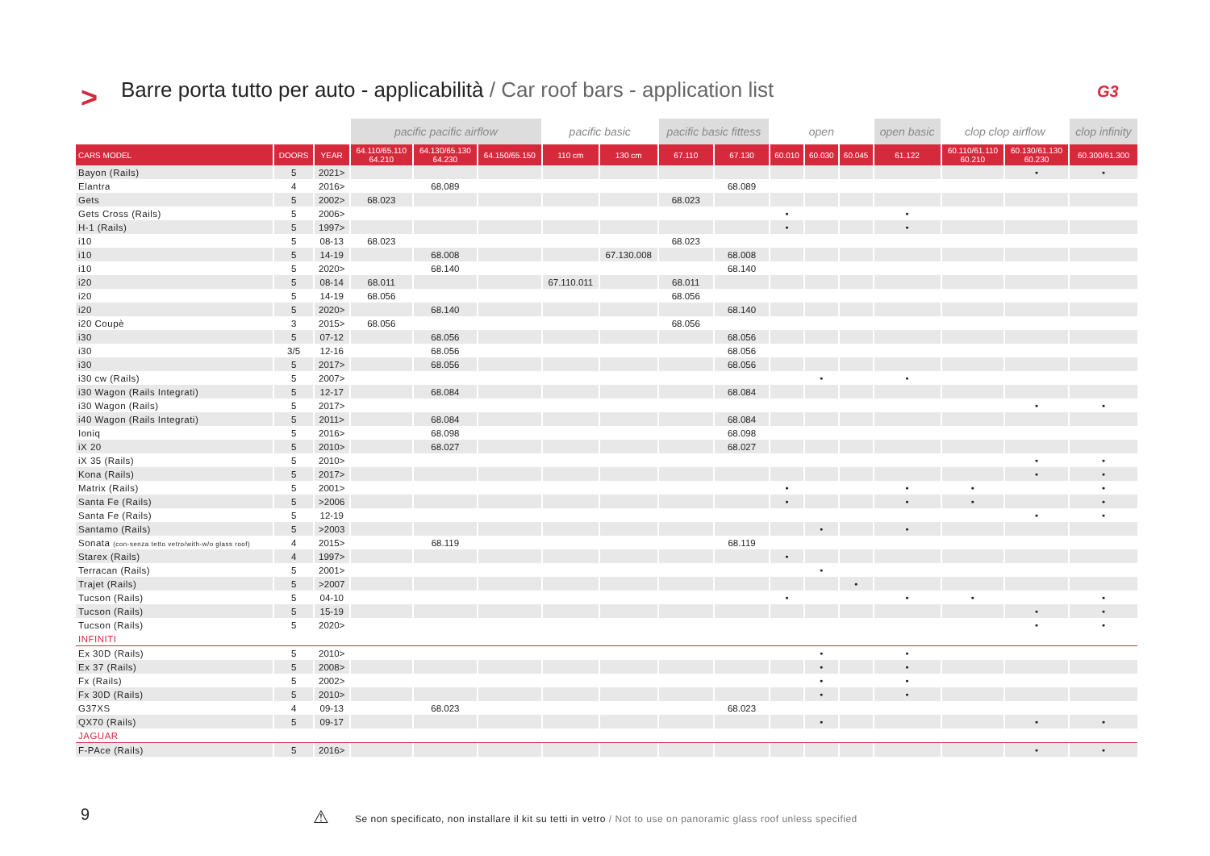>
Barre porta tutto per auto - applicabilità / Car roof bars - application list
G3
| | | | pacific pacific airflow | | | pacific basic | | pacific basic fittess | | open | | | open basic | clop clop airflow | | clop infinity |
| --- | --- | --- | --- | --- | --- | --- | --- | --- | --- | --- | --- | --- | --- | --- | --- | --- |
| CARS MODEL | DOORS | YEAR | 64.110/65.110 64.210 | 64.130/65.130 64.230 | 64.150/65.150 | 110 cm | 130 cm | 67.110 | 67.130 | 60.010 | 60.030 | 60.045 | 61.122 | 60.110/61.110 60.210 | 60.130/61.130 60.230 | 60.300/61.300 |
| Bayon (Rails) | 5 | 2021> | | | | | | | | | | | | | • | • |
| Elantra | 4 | 2016> | | 68.089 | | | | | 68.089 | | | | | | | |
| Gets | 5 | 2002> | 68.023 | | | | | 68.023 | | | | | | | | |
| Gets Cross (Rails) | 5 | 2006> | | | | | | | | • | | | • | | | |
| H-1 (Rails) | 5 | 1997> | | | | | | | | • | | | • | | | |
| i10 | 5 | 08-13 | 68.023 | | | | | 68.023 | | | | | | | | |
| i10 | 5 | 14-19 | | 68.008 | | | 67.130.008 | | 68.008 | | | | | | | |
| i10 | 5 | 2020> | | 68.140 | | | | | 68.140 | | | | | | | |
| i20 | 5 | 08-14 | 68.011 | | | 67.110.011 | | 68.011 | | | | | | | | |
| i20 | 5 | 14-19 | 68.056 | | | | | 68.056 | | | | | | | | |
| i20 | 5 | 2020> | | 68.140 | | | | | 68.140 | | | | | | | |
| i20 Coupè | 3 | 2015> | 68.056 | | | | | 68.056 | | | | | | | | |
| i30 | 5 | 07-12 | | 68.056 | | | | | 68.056 | | | | | | | |
| i30 | 3/5 | 12-16 | | 68.056 | | | | | 68.056 | | | | | | | |
| i30 | 5 | 2017> | | 68.056 | | | | | 68.056 | | | | | | | |
| i30 cw (Rails) | 5 | 2007> | | | | | | | | | • | | • | | | |
| i30 Wagon (Rails Integrati) | 5 | 12-17 | | 68.084 | | | | | 68.084 | | | | | | | |
| i30 Wagon (Rails) | 5 | 2017> | | | | | | | | | | | | | • | • |
| i40 Wagon (Rails Integrati) | 5 | 2011> | | 68.084 | | | | | 68.084 | | | | | | | |
| Ioniq | 5 | 2016> | | 68.098 | | | | | 68.098 | | | | | | | |
| iX 20 | 5 | 2010> | | 68.027 | | | | | 68.027 | | | | | | | |
| iX 35 (Rails) | 5 | 2010> | | | | | | | | | | | | | • | • |
| Kona (Rails) | 5 | 2017> | | | | | | | | | | | | | • | • |
| Matrix (Rails) | 5 | 2001> | | | | | | | | • | | | • | • | | • |
| Santa Fe (Rails) | 5 | >2006 | | | | | | | | • | | | • | • | | • |
| Santa Fe (Rails) | 5 | 12-19 | | | | | | | | | | | | | • | • |
| Santamo (Rails) | 5 | >2003 | | | | | | | | | • | | • | | | |
| Sonata (con-senza tetto vetro/with-w/o glass roof) | 4 | 2015> | | 68.119 | | | | | 68.119 | | | | | | | |
| Starex (Rails) | 4 | 1997> | | | | | | | | • | | | | | | |
| Terracan (Rails) | 5 | 2001> | | | | | | | | | • | | | | | |
| Trajet (Rails) | 5 | >2007 | | | | | | | | | | • | | | | |
| Tucson (Rails) | 5 | 04-10 | | | | | | | | • | | | • | • | | • |
| Tucson (Rails) | 5 | 15-19 | | | | | | | | | | | | | • | • |
| Tucson (Rails) | 5 | 2020> | | | | | | | | | | | | | • | • |
| INFINITI | | | | | | | | | | | | | | | | |
| Ex 30D (Rails) | 5 | 2010> | | | | | | | | | • | | • | | | |
| Ex 37 (Rails) | 5 | 2008> | | | | | | | | | • | | • | | | |
| Fx (Rails) | 5 | 2002> | | | | | | | | | • | | • | | | |
| Fx 30D (Rails) | 5 | 2010> | | | | | | | | | • | | • | | | |
| G37XS | 4 | 09-13 | | 68.023 | | | | | 68.023 | | | | | | | |
| QX70 (Rails) | 5 | 09-17 | | | | | | | | | • | | | | • | • |
| JAGUAR | | | | | | | | | | | | | | | | |
| F-PAce (Rails) | 5 | 2016> | | | | | | | | | | | | | • | • |
9 ⚠
Se non specificato, non installare il kit su tetti in vetro / Not to use on panoramic glass roof unless specified